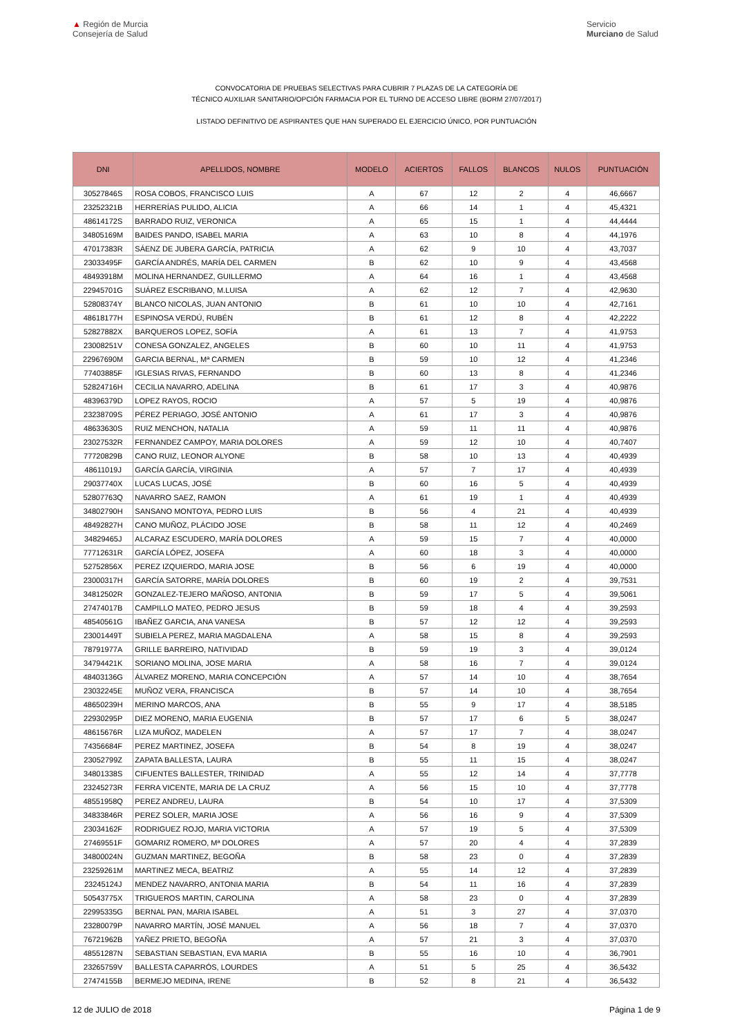▲ Región de Murcia
Consejería de Salud
Servicio
Murciano de Salud
CONVOCATORIA DE PRUEBAS SELECTIVAS PARA CUBRIR 7 PLAZAS DE LA CATEGORÍA DE
TÉCNICO AUXILIAR SANITARIO/OPCIÓN FARMACIA POR EL TURNO DE ACCESO LIBRE (BORM 27/07/2017)
LISTADO DEFINITIVO DE ASPIRANTES QUE HAN SUPERADO EL EJERCICIO ÚNICO, POR PUNTUACIÓN
| DNI | APELLIDOS, NOMBRE | MODELO | ACIERTOS | FALLOS | BLANCOS | NULOS | PUNTUACIÓN |
| --- | --- | --- | --- | --- | --- | --- | --- |
| 30527846S | ROSA COBOS, FRANCISCO LUIS | A | 67 | 12 | 2 | 4 | 46,6667 |
| 23252321B | HERRERÍAS PULIDO, ALICIA | A | 66 | 14 | 1 | 4 | 45,4321 |
| 48614172S | BARRADO RUIZ, VERONICA | A | 65 | 15 | 1 | 4 | 44,4444 |
| 34805169M | BAIDES PANDO, ISABEL MARIA | A | 63 | 10 | 8 | 4 | 44,1976 |
| 47017383R | SÁENZ DE JUBERA GARCÍA, PATRICIA | A | 62 | 9 | 10 | 4 | 43,7037 |
| 23033495F | GARCÍA ANDRÉS, MARÍA DEL CARMEN | B | 62 | 10 | 9 | 4 | 43,4568 |
| 48493918M | MOLINA HERNANDEZ, GUILLERMO | A | 64 | 16 | 1 | 4 | 43,4568 |
| 22945701G | SUÁREZ ESCRIBANO, M.LUISA | A | 62 | 12 | 7 | 4 | 42,9630 |
| 52808374Y | BLANCO NICOLAS, JUAN ANTONIO | B | 61 | 10 | 10 | 4 | 42,7161 |
| 48618177H | ESPINOSA VERDÚ, RUBÉN | B | 61 | 12 | 8 | 4 | 42,2222 |
| 52827882X | BARQUEROS LOPEZ, SOFÍA | A | 61 | 13 | 7 | 4 | 41,9753 |
| 23008251V | CONESA GONZALEZ, ANGELES | B | 60 | 10 | 11 | 4 | 41,9753 |
| 22967690M | GARCIA BERNAL, Mª CARMEN | B | 59 | 10 | 12 | 4 | 41,2346 |
| 77403885F | IGLESIAS RIVAS, FERNANDO | B | 60 | 13 | 8 | 4 | 41,2346 |
| 52824716H | CECILIA NAVARRO, ADELINA | B | 61 | 17 | 3 | 4 | 40,9876 |
| 48396379D | LOPEZ RAYOS, ROCIO | A | 57 | 5 | 19 | 4 | 40,9876 |
| 23238709S | PÉREZ PERIAGO, JOSÉ ANTONIO | A | 61 | 17 | 3 | 4 | 40,9876 |
| 48633630S | RUIZ MENCHON, NATALIA | A | 59 | 11 | 11 | 4 | 40,9876 |
| 23027532R | FERNANDEZ CAMPOY, MARIA DOLORES | A | 59 | 12 | 10 | 4 | 40,7407 |
| 77720829B | CANO RUIZ, LEONOR ALYONE | B | 58 | 10 | 13 | 4 | 40,4939 |
| 48611019J | GARCÍA GARCÍA, VIRGINIA | A | 57 | 7 | 17 | 4 | 40,4939 |
| 29037740X | LUCAS LUCAS, JOSÉ | B | 60 | 16 | 5 | 4 | 40,4939 |
| 52807763Q | NAVARRO SAEZ, RAMON | A | 61 | 19 | 1 | 4 | 40,4939 |
| 34802790H | SANSANO MONTOYA, PEDRO LUIS | B | 56 | 4 | 21 | 4 | 40,4939 |
| 48492827H | CANO MUÑOZ, PLÁCIDO JOSE | B | 58 | 11 | 12 | 4 | 40,2469 |
| 34829465J | ALCARAZ ESCUDERO, MARÍA DOLORES | A | 59 | 15 | 7 | 4 | 40,0000 |
| 77712631R | GARCÍA LÓPEZ, JOSEFA | A | 60 | 18 | 3 | 4 | 40,0000 |
| 52752856X | PEREZ IZQUIERDO, MARIA JOSE | B | 56 | 6 | 19 | 4 | 40,0000 |
| 23000317H | GARCÍA SATORRE, MARÍA DOLORES | B | 60 | 19 | 2 | 4 | 39,7531 |
| 34812502R | GONZALEZ-TEJERO MAÑOSO, ANTONIA | B | 59 | 17 | 5 | 4 | 39,5061 |
| 27474017B | CAMPILLO MATEO, PEDRO JESUS | B | 59 | 18 | 4 | 4 | 39,2593 |
| 48540561G | IBAÑEZ GARCIA, ANA VANESA | B | 57 | 12 | 12 | 4 | 39,2593 |
| 23001449T | SUBIELA PEREZ, MARIA MAGDALENA | A | 58 | 15 | 8 | 4 | 39,2593 |
| 78791977A | GRILLE BARREIRO, NATIVIDAD | B | 59 | 19 | 3 | 4 | 39,0124 |
| 34794421K | SORIANO MOLINA, JOSE MARIA | A | 58 | 16 | 7 | 4 | 39,0124 |
| 48403136G | ÁLVAREZ MORENO, MARIA CONCEPCIÓN | A | 57 | 14 | 10 | 4 | 38,7654 |
| 23032245E | MUÑOZ VERA, FRANCISCA | B | 57 | 14 | 10 | 4 | 38,7654 |
| 48650239H | MERINO MARCOS, ANA | B | 55 | 9 | 17 | 4 | 38,5185 |
| 22930295P | DIEZ MORENO, MARIA EUGENIA | B | 57 | 17 | 6 | 5 | 38,0247 |
| 48615676R | LIZA MUÑOZ, MADELEN | A | 57 | 17 | 7 | 4 | 38,0247 |
| 74356684F | PEREZ MARTINEZ, JOSEFA | B | 54 | 8 | 19 | 4 | 38,0247 |
| 23052799Z | ZAPATA BALLESTA, LAURA | B | 55 | 11 | 15 | 4 | 38,0247 |
| 34801338S | CIFUENTES BALLESTER, TRINIDAD | A | 55 | 12 | 14 | 4 | 37,7778 |
| 23245273R | FERRA VICENTE, MARIA DE LA CRUZ | A | 56 | 15 | 10 | 4 | 37,7778 |
| 48551958Q | PEREZ ANDREU, LAURA | B | 54 | 10 | 17 | 4 | 37,5309 |
| 34833846R | PEREZ SOLER, MARIA JOSE | A | 56 | 16 | 9 | 4 | 37,5309 |
| 23034162F | RODRIGUEZ ROJO, MARIA VICTORIA | A | 57 | 19 | 5 | 4 | 37,5309 |
| 27469551F | GOMARIZ ROMERO, Mª DOLORES | A | 57 | 20 | 4 | 4 | 37,2839 |
| 34800024N | GUZMAN MARTINEZ, BEGOÑA | B | 58 | 23 | 0 | 4 | 37,2839 |
| 23259261M | MARTINEZ MECA, BEATRIZ | A | 55 | 14 | 12 | 4 | 37,2839 |
| 23245124J | MENDEZ NAVARRO, ANTONIA MARIA | B | 54 | 11 | 16 | 4 | 37,2839 |
| 50543775X | TRIGUEROS MARTIN, CAROLINA | A | 58 | 23 | 0 | 4 | 37,2839 |
| 22995335G | BERNAL PAN, MARIA ISABEL | A | 51 | 3 | 27 | 4 | 37,0370 |
| 23280079P | NAVARRO MARTÍN, JOSÉ MANUEL | A | 56 | 18 | 7 | 4 | 37,0370 |
| 76721962B | YAÑEZ PRIETO, BEGOÑA | A | 57 | 21 | 3 | 4 | 37,0370 |
| 48551287N | SEBASTIAN SEBASTIAN, EVA MARIA | B | 55 | 16 | 10 | 4 | 36,7901 |
| 23265759V | BALLESTA CAPARRÓS, LOURDES | A | 51 | 5 | 25 | 4 | 36,5432 |
| 27474155B | BERMEJO MEDINA, IRENE | B | 52 | 8 | 21 | 4 | 36,5432 |
12 de JULIO de 2018 Página 1 de 9